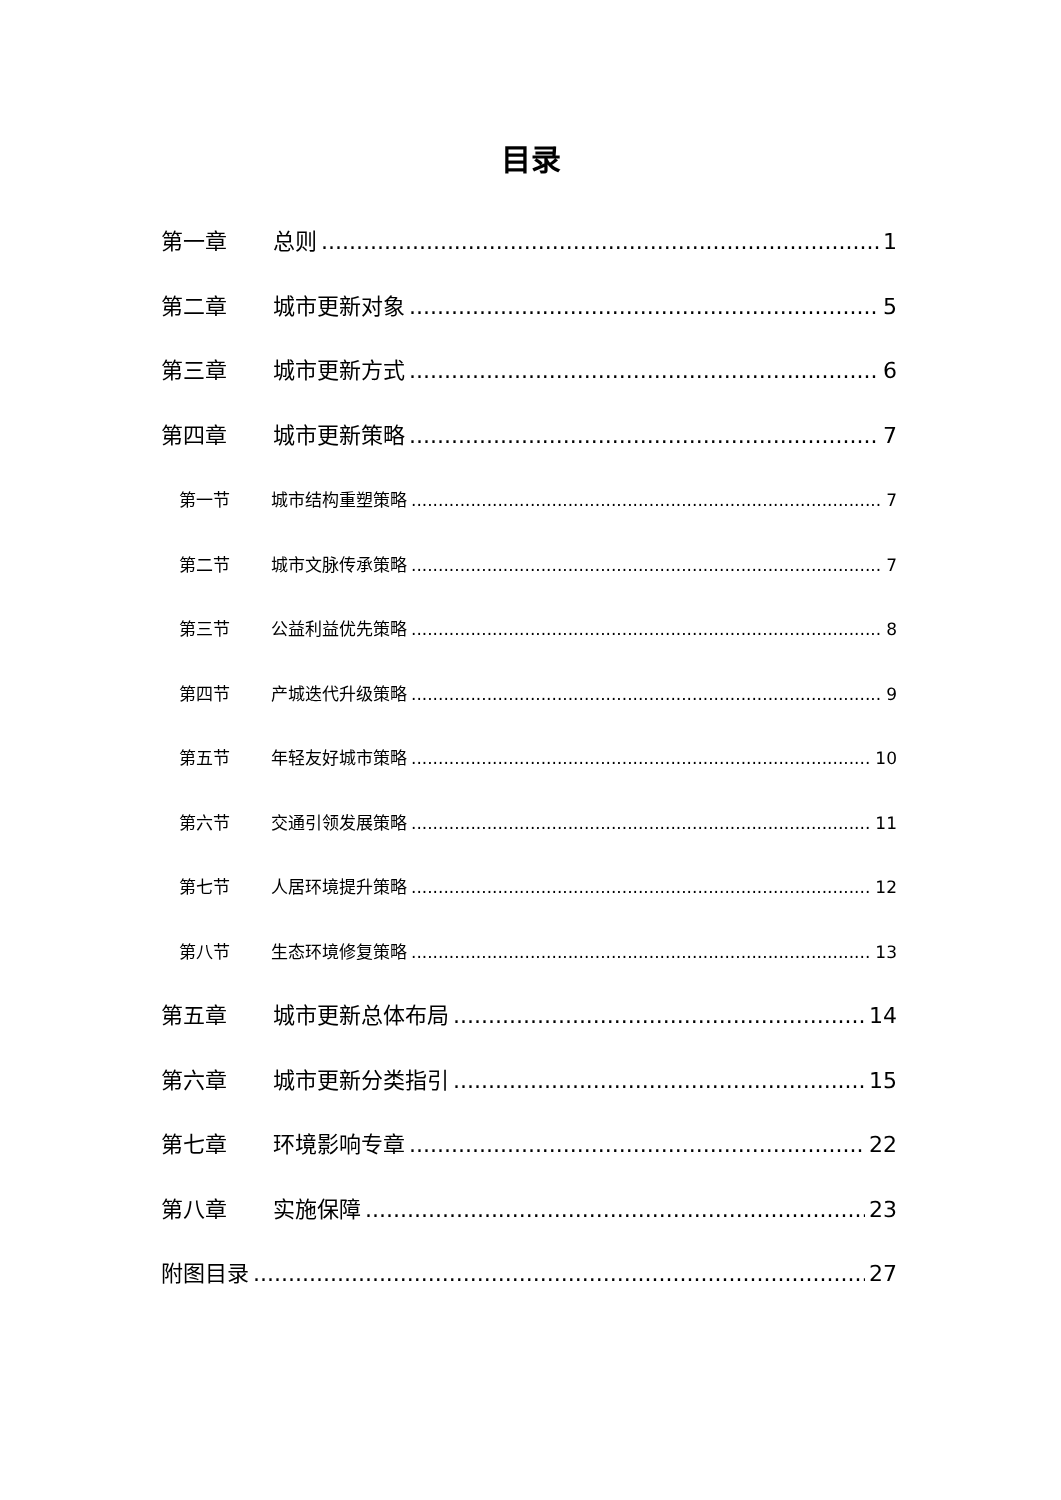目录
第一章 总则 1
第二章 城市更新对象 5
第三章 城市更新方式 6
第四章 城市更新策略 7
第一节 城市结构重塑策略 7
第二节 城市文脉传承策略 7
第三节 公益利益优先策略 8
第四节 产城迭代升级策略 9
第五节 年轻友好城市策略 10
第六节 交通引领发展策略 11
第七节 人居环境提升策略 12
第八节 生态环境修复策略 13
第五章 城市更新总体布局 14
第六章 城市更新分类指引 15
第七章 环境影响专章 22
第八章 实施保障 23
附图目录 27